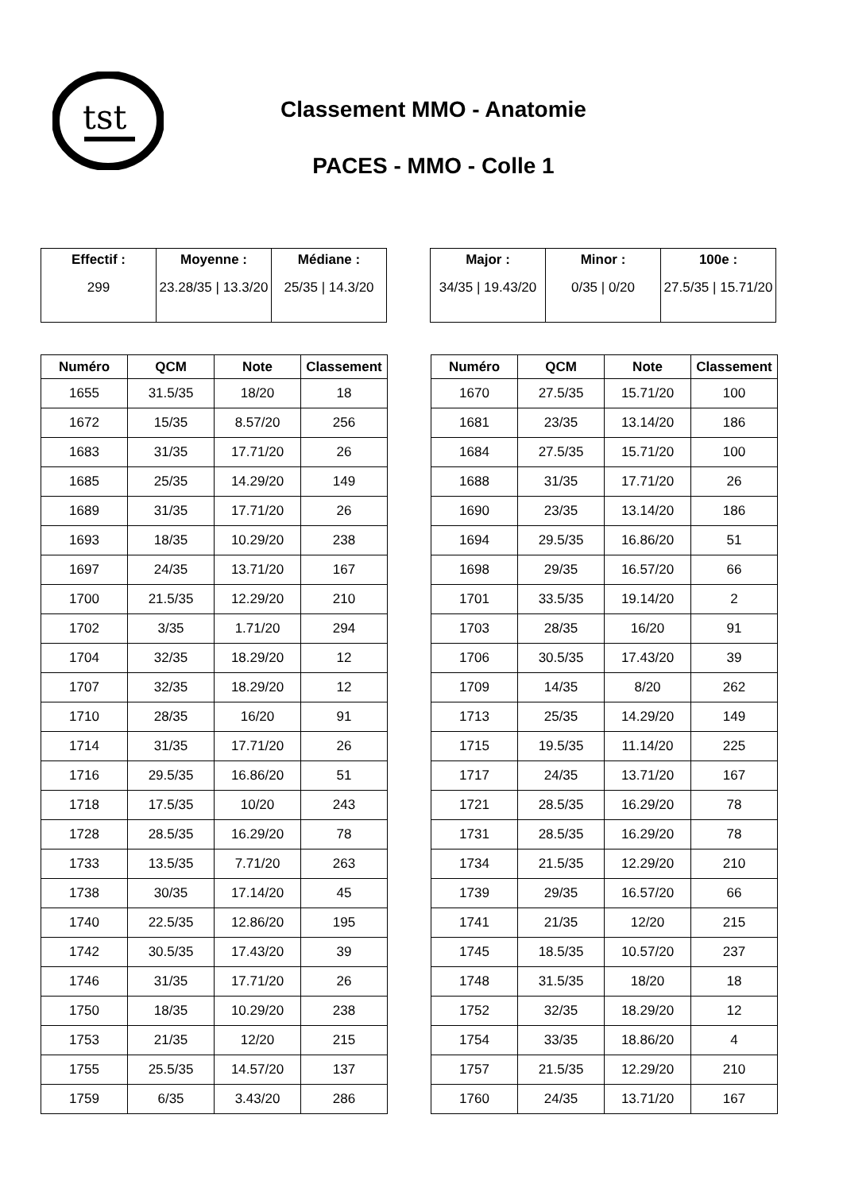tst
Classement MMO - Anatomie
PACES - MMO - Colle 1
| Effectif : | Moyenne : | Médiane : |
| --- | --- | --- |
| 299 | 23.28/35 / 13.3/20 | 25/35 / 14.3/20 |
| Major : | Minor : | 100e : |
| --- | --- | --- |
| 34/35 / 19.43/20 | 0/35 / 0/20 | 27.5/35 / 15.71/20 |
| Numéro | QCM | Note | Classement |
| --- | --- | --- | --- |
| 1655 | 31.5/35 | 18/20 | 18 |
| 1672 | 15/35 | 8.57/20 | 256 |
| 1683 | 31/35 | 17.71/20 | 26 |
| 1685 | 25/35 | 14.29/20 | 149 |
| 1689 | 31/35 | 17.71/20 | 26 |
| 1693 | 18/35 | 10.29/20 | 238 |
| 1697 | 24/35 | 13.71/20 | 167 |
| 1700 | 21.5/35 | 12.29/20 | 210 |
| 1702 | 3/35 | 1.71/20 | 294 |
| 1704 | 32/35 | 18.29/20 | 12 |
| 1707 | 32/35 | 18.29/20 | 12 |
| 1710 | 28/35 | 16/20 | 91 |
| 1714 | 31/35 | 17.71/20 | 26 |
| 1716 | 29.5/35 | 16.86/20 | 51 |
| 1718 | 17.5/35 | 10/20 | 243 |
| 1728 | 28.5/35 | 16.29/20 | 78 |
| 1733 | 13.5/35 | 7.71/20 | 263 |
| 1738 | 30/35 | 17.14/20 | 45 |
| 1740 | 22.5/35 | 12.86/20 | 195 |
| 1742 | 30.5/35 | 17.43/20 | 39 |
| 1746 | 31/35 | 17.71/20 | 26 |
| 1750 | 18/35 | 10.29/20 | 238 |
| 1753 | 21/35 | 12/20 | 215 |
| 1755 | 25.5/35 | 14.57/20 | 137 |
| 1759 | 6/35 | 3.43/20 | 286 |
| Numéro | QCM | Note | Classement |
| --- | --- | --- | --- |
| 1670 | 27.5/35 | 15.71/20 | 100 |
| 1681 | 23/35 | 13.14/20 | 186 |
| 1684 | 27.5/35 | 15.71/20 | 100 |
| 1688 | 31/35 | 17.71/20 | 26 |
| 1690 | 23/35 | 13.14/20 | 186 |
| 1694 | 29.5/35 | 16.86/20 | 51 |
| 1698 | 29/35 | 16.57/20 | 66 |
| 1701 | 33.5/35 | 19.14/20 | 2 |
| 1703 | 28/35 | 16/20 | 91 |
| 1706 | 30.5/35 | 17.43/20 | 39 |
| 1709 | 14/35 | 8/20 | 262 |
| 1713 | 25/35 | 14.29/20 | 149 |
| 1715 | 19.5/35 | 11.14/20 | 225 |
| 1717 | 24/35 | 13.71/20 | 167 |
| 1721 | 28.5/35 | 16.29/20 | 78 |
| 1731 | 28.5/35 | 16.29/20 | 78 |
| 1734 | 21.5/35 | 12.29/20 | 210 |
| 1739 | 29/35 | 16.57/20 | 66 |
| 1741 | 21/35 | 12/20 | 215 |
| 1745 | 18.5/35 | 10.57/20 | 237 |
| 1748 | 31.5/35 | 18/20 | 18 |
| 1752 | 32/35 | 18.29/20 | 12 |
| 1754 | 33/35 | 18.86/20 | 4 |
| 1757 | 21.5/35 | 12.29/20 | 210 |
| 1760 | 24/35 | 13.71/20 | 167 |